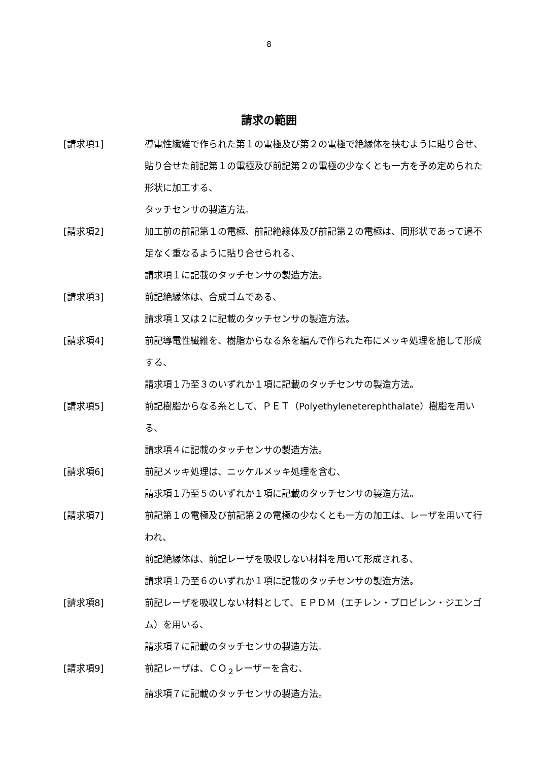8
請求の範囲
[請求項1] 導電性繊維で作られた第１の電極及び第２の電極で絶縁体を挟むように貼り合せ、
貼り合せた前記第１の電極及び前記第２の電極の少なくとも一方を予め定められた形状に加工する、
タッチセンサの製造方法。
[請求項2] 加工前の前記第１の電極、前記絶縁体及び前記第２の電極は、同形状であって過不足なく重なるように貼り合せられる、
請求項１に記載のタッチセンサの製造方法。
[請求項3] 前記絶縁体は、合成ゴムである、
請求項１又は２に記載のタッチセンサの製造方法。
[請求項4] 前記導電性繊維を、樹脂からなる糸を編んで作られた布にメッキ処理を施して形成する、
請求項１乃至３のいずれか１項に記載のタッチセンサの製造方法。
[請求項5] 前記樹脂からなる糸として、ＰＥＴ（Polyethyleneterephthalate）樹脂を用いる、
請求項４に記載のタッチセンサの製造方法。
[請求項6] 前記メッキ処理は、ニッケルメッキ処理を含む、
請求項１乃至５のいずれか１項に記載のタッチセンサの製造方法。
[請求項7] 前記第１の電極及び前記第２の電極の少なくとも一方の加工は、レーザを用いて行われ、
前記絶縁体は、前記レーザを吸収しない材料を用いて形成される、
請求項１乃至６のいずれか１項に記載のタッチセンサの製造方法。
[請求項8] 前記レーザを吸収しない材料として、ＥＰＤＭ（エチレン・プロピレン・ジエンゴム）を用いる、
請求項７に記載のタッチセンサの製造方法。
[請求項9] 前記レーザは、ＣＯ<sub>２</sub>レーザーを含む、
請求項７に記載のタッチセンサの製造方法。